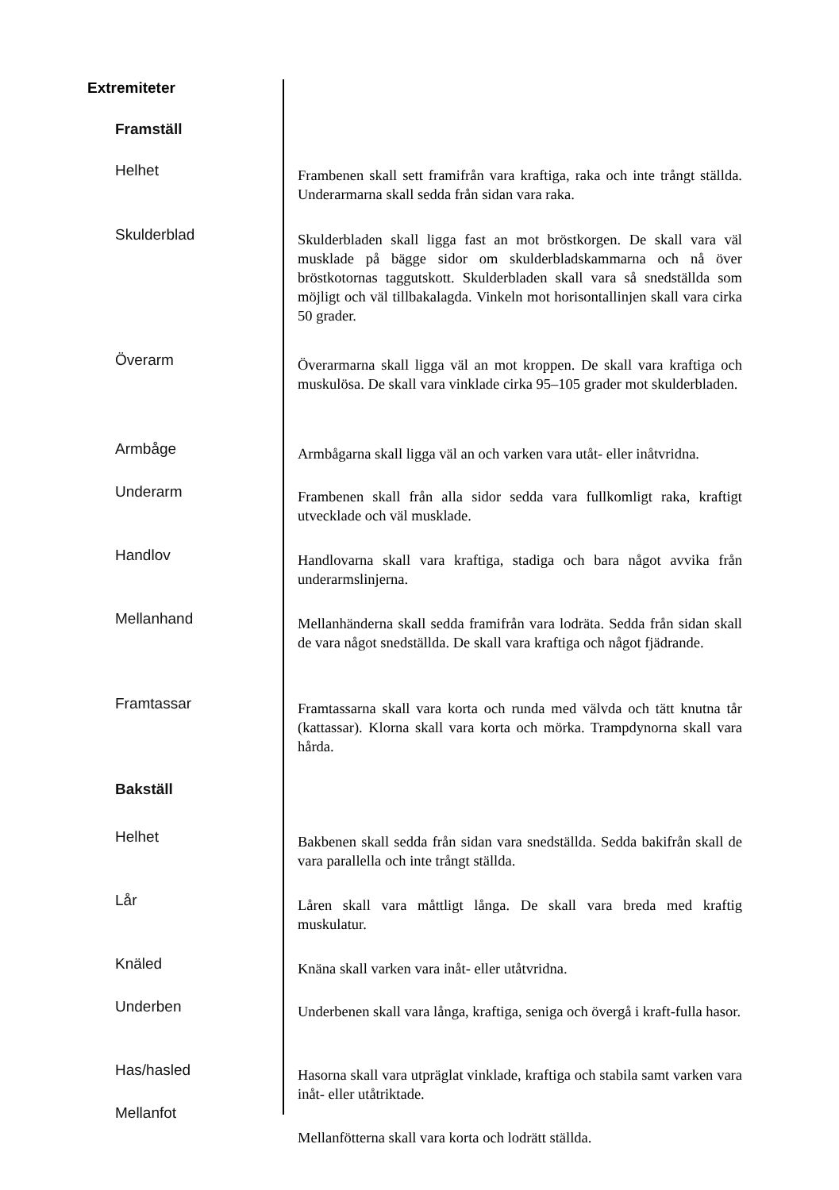Extremiteter
Framställ
Bakställ
Helhet
Frambenen skall sett framifrån vara kraftiga, raka och inte trångt ställda. Underarmarna skall sedda från sidan vara raka.
Skulderblad
Skulderbladen skall ligga fast an mot bröstkorgen. De skall vara väl musklade på bägge sidor om skulderbladskammarna och nå över bröstkotornas taggutskott. Skulderbladen skall vara så snedställda som möjligt och väl tillbakalagda. Vinkeln mot horisontallinjen skall vara cirka 50 grader.
Överarm
Överarmarna skall ligga väl an mot kroppen. De skall vara kraftiga och muskulösa. De skall vara vinklade cirka 95–105 grader mot skulderbladen.
Armbåge
Armbågarna skall ligga väl an och varken vara utåt- eller inåtvridna.
Underarm
Frambenen skall från alla sidor sedda vara fullkomligt raka, kraftigt utvecklade och väl musklade.
Handlov
Handlovarna skall vara kraftiga, stadiga och bara något avvika från underarmslinjerna.
Mellanhand
Mellanhänderna skall sedda framifrån vara lodräta. Sedda från sidan skall de vara något snedställda. De skall vara kraftiga och något fjädrande.
Framtassar
Framtassarna skall vara korta och runda med välvda och tätt knutna tår (kattassar). Klorna skall vara korta och mörka. Trampdynorna skall vara hårda.
Helhet
Bakbenen skall sedda från sidan vara snedställda. Sedda bakifrån skall de vara parallella och inte trångt ställda.
Lår
Låren skall vara måttligt långa. De skall vara breda med kraftig muskulatur.
Knäled
Knäna skall varken vara inåt- eller utåtvridna.
Underben
Underbenen skall vara långa, kraftiga, seniga och övergå i kraft-fulla hasor.
Has/hasled
Hasorna skall vara utpräglat vinklade, kraftiga och stabila samt varken vara inåt- eller utåtriktade.
Mellanfot
Mellanfötterna skall vara korta och lodrätt ställda.